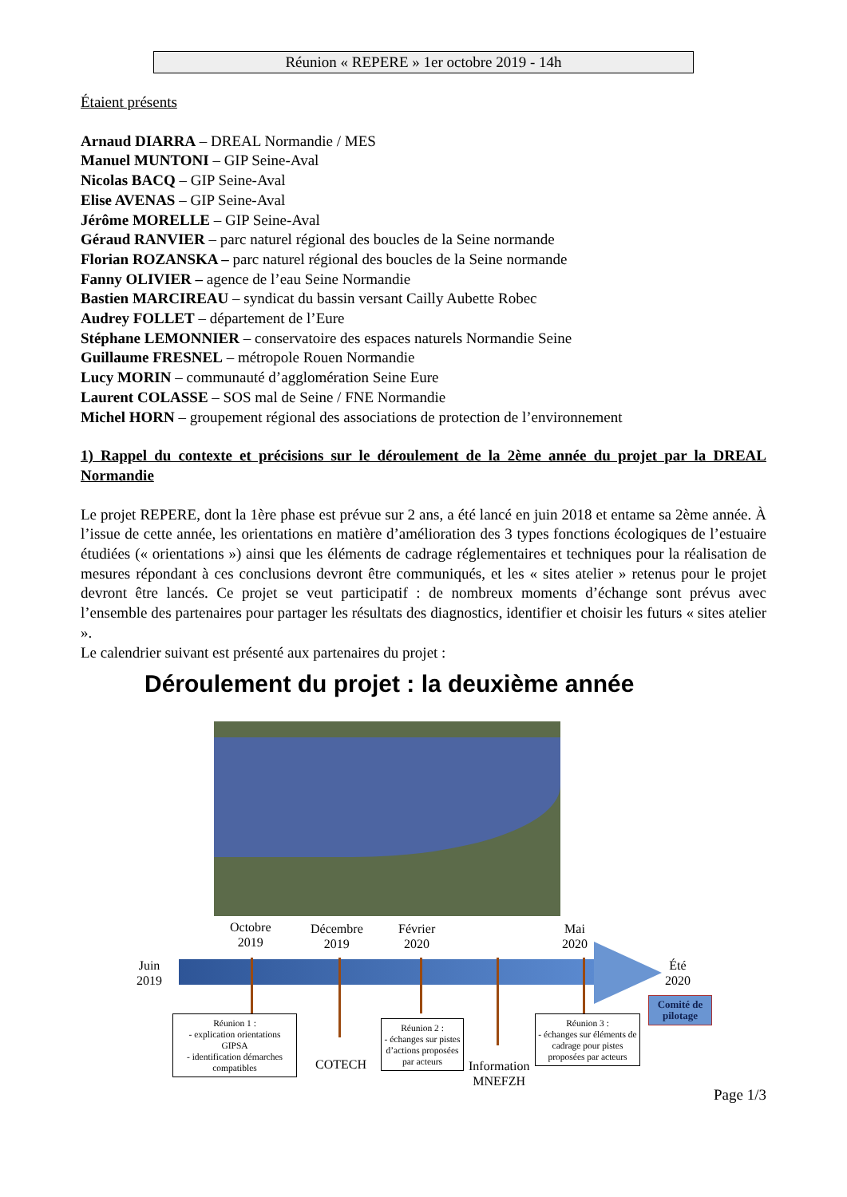Réunion « REPERE » 1er octobre 2019 - 14h
Étaient présents
Arnaud DIARRA – DREAL Normandie / MES
Manuel MUNTONI – GIP Seine-Aval
Nicolas BACQ – GIP Seine-Aval
Elise AVENAS – GIP Seine-Aval
Jérôme MORELLE – GIP Seine-Aval
Géraud RANVIER – parc naturel régional des boucles de la Seine normande
Florian ROZANSKA – parc naturel régional des boucles de la Seine normande
Fanny OLIVIER – agence de l’eau Seine Normandie
Bastien MARCIREAU – syndicat du bassin versant Cailly Aubette Robec
Audrey FOLLET – département de l’Eure
Stéphane LEMONNIER – conservatoire des espaces naturels Normandie Seine
Guillaume FRESNEL – métropole Rouen Normandie
Lucy MORIN – communauté d’agglomération Seine Eure
Laurent COLASSE – SOS mal de Seine / FNE Normandie
Michel HORN – groupement régional des associations de protection de l’environnement
1) Rappel du contexte et précisions sur le déroulement de la 2ème année du projet par la DREAL Normandie
Le projet REPERE, dont la 1ère phase est prévue sur 2 ans, a été lancé en juin 2018 et entame sa 2ème année. À l’issue de cette année, les orientations en matière d’amélioration des 3 types fonctions écologiques de l’estuaire étudiées (« orientations ») ainsi que les éléments de cadrage réglementaires et techniques pour la réalisation de mesures répondant à ces conclusions devront être communiqués, et les « sites atelier » retenus pour le projet devront être lancés. Ce projet se veut participatif : de nombreux moments d’échange sont prévus avec l’ensemble des partenaires pour partager les résultats des diagnostics, identifier et choisir les futurs « sites atelier ».
Le calendrier suivant est présenté aux partenaires du projet :
Déroulement du projet : la deuxième année
Juin
2019
Octobre
2019
Décembre
2019
Février
2020
Mai
2020
Été
2020
Réunion 1 :
- explication orientations GIPSA
- identification démarches compatibles
COTECH
Réunion 2 :
- échanges sur pistes d’actions proposées par acteurs
Information
MNEFZH
Réunion 3 :
- échanges sur éléments de cadrage pour pistes proposées par acteurs
Comité de pilotage
Page 1/3